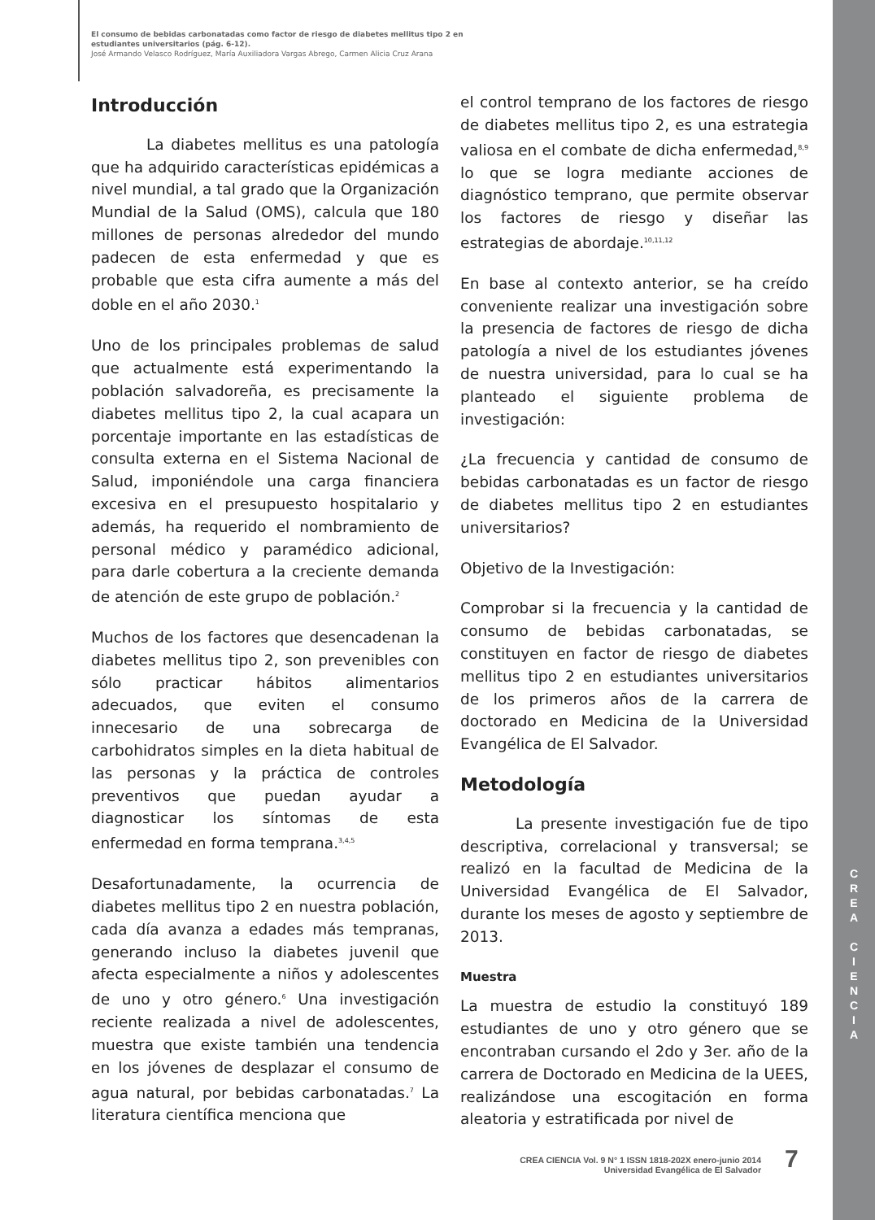El consumo de bebidas carbonatadas como factor de riesgo de diabetes mellitus tipo 2 en
estudiantes universitarios (pág. 6-12).
José Armando Velasco Rodríguez, María Auxiliadora Vargas Abrego, Carmen Alicia Cruz Arana
Introducción
La diabetes mellitus es una patología que ha adquirido características epidémicas a nivel mundial, a tal grado que la Organización Mundial de la Salud (OMS), calcula que 180 millones de personas alrededor del mundo padecen de esta enfermedad y que es probable que esta cifra aumente a más del doble en el año 2030.<sup>1</sup>
Uno de los principales problemas de salud que actualmente está experimentando la población salvadoreña, es precisamente la diabetes mellitus tipo 2, la cual acapara un porcentaje importante en las estadísticas de consulta externa en el Sistema Nacional de Salud, imponiéndole una carga financiera excesiva en el presupuesto hospitalario y además, ha requerido el nombramiento de personal médico y paramédico adicional, para darle cobertura a la creciente demanda de atención de este grupo de población.<sup>2</sup>
Muchos de los factores que desencadenan la diabetes mellitus tipo 2, son prevenibles con sólo practicar hábitos alimentarios adecuados, que eviten el consumo innecesario de una sobrecarga de carbohidratos simples en la dieta habitual de las personas y la práctica de controles preventivos que puedan ayudar a diagnosticar los síntomas de esta enfermedad en forma temprana.<sup>3,4,5</sup>
Desafortunadamente, la ocurrencia de diabetes mellitus tipo 2 en nuestra población, cada día avanza a edades más tempranas, generando incluso la diabetes juvenil que afecta especialmente a niños y adolescentes de uno y otro género.<sup>6</sup> Una investigación reciente realizada a nivel de adolescentes, muestra que existe también una tendencia en los jóvenes de desplazar el consumo de agua natural, por bebidas carbonatadas.<sup>7</sup> La literatura científica menciona que
el control temprano de los factores de riesgo de diabetes mellitus tipo 2, es una estrategia valiosa en el combate de dicha enfermedad,<sup>8,9</sup> lo que se logra mediante acciones de diagnóstico temprano, que permite observar los factores de riesgo y diseñar las estrategias de abordaje.<sup>10,11,12</sup>
En base al contexto anterior, se ha creído conveniente realizar una investigación sobre la presencia de factores de riesgo de dicha patología a nivel de los estudiantes jóvenes de nuestra universidad, para lo cual se ha planteado el siguiente problema de investigación:
¿La frecuencia y cantidad de consumo de bebidas carbonatadas es un factor de riesgo de diabetes mellitus tipo 2 en estudiantes universitarios?
Objetivo de la Investigación:
Comprobar si la frecuencia y la cantidad de consumo de bebidas carbonatadas, se constituyen en factor de riesgo de diabetes mellitus tipo 2 en estudiantes universitarios de los primeros años de la carrera de doctorado en Medicina de la Universidad Evangélica de El Salvador.
Metodología
La presente investigación fue de tipo descriptiva, correlacional y transversal; se realizó en la facultad de Medicina de la Universidad Evangélica de El Salvador, durante los meses de agosto y septiembre de 2013.
Muestra
La muestra de estudio la constituyó 189 estudiantes de uno y otro género que se encontraban cursando el 2do y 3er. año de la carrera de Doctorado en Medicina de la UEES, realizándose una escogitación en forma aleatoria y estratificada por nivel de
C
R
E
A
C
I
E
N
C
I
A
CREA CIENCIA Vol. 9 N° 1 ISSN 1818-202X enero-junio 2014
Universidad Evangélica de El Salvador
7